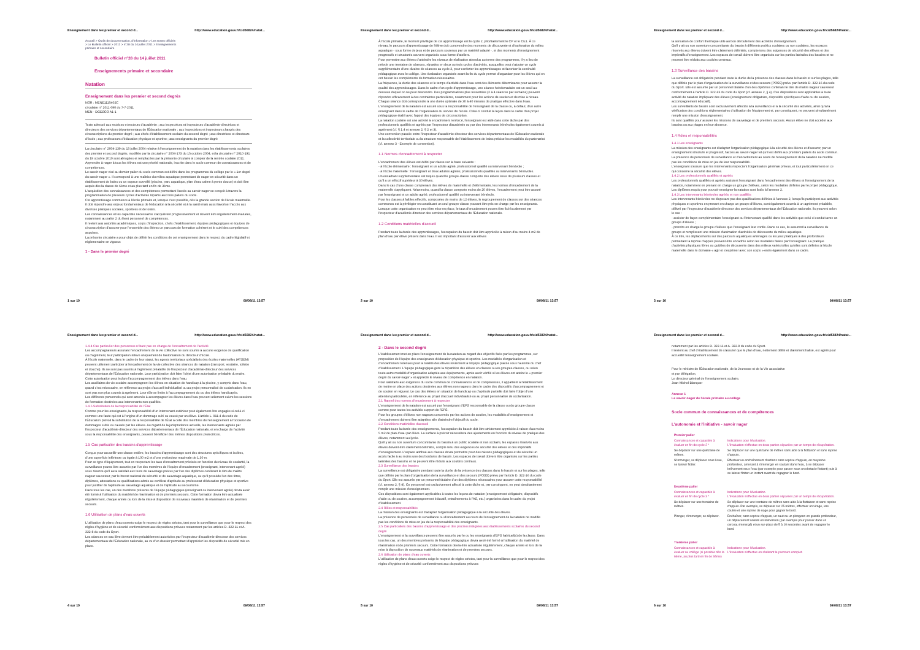Enseignement dans les premier et second d... http://www.education.gouv.fr/cid56824/natat...
Accueil > Outils de documentation, d'information > Les textes officiels > Le Bulletin officiel > 2011 > n°28 du 14 juillet 2011 > Enseignements primaire et secondaire
Bulletin officiel n°28 du 14 juillet 2011
Enseignements primaire et secondaire
Natation
Enseignement dans les premier et second degrés
NOR : MENE1115402C
circulaire n° 2011-090 du 7-7-2011
MEN - DGESCO A1-1
Texte adressé aux rectrices et recteurs d'académie ; aux inspectrices et inspecteurs d'académie-directrices et directeurs des services départementaux de l'Éducation nationale ; aux inspectrices et inspecteurs chargés des circonscriptions du premier degré ; aux chefs d'établissement scolaire du second degré ; aux directrices et directeurs d'école ; aux professeurs d'éducation physique et sportive ; aux enseignants du premier degré
La circulaire n° 2004-139 du 13 juillet 2004 relative à l'enseignement de la natation dans les établissements scolaires des premier et second degrés, modifiée par la circulaire n° 2004-173 du 15 octobre 2004, et la circulaire n° 2010-191 du 19 octobre 2010 sont abrogées et remplacées par la présente circulaire à compter de la rentrée scolaire 2011.
Apprendre à nager à tous les élèves est une priorité nationale, inscrite dans le socle commun de connaissances et de compétences.
Le savoir-nager visé au dernier palier du socle commun est défini dans les programmes du collège par le « 1er degré du savoir-nager ». Il correspond à une maîtrise du milieu aquatique permettant de nager en sécurité dans un établissement de bains ou un espace surveillé (piscine, parc aquatique, plan d'eau calme à pente douce) et doit être acquis dès la classe de 6ème et au plus tard en fin de 3ème.
L'acquisition des connaissances et des compétences permettant l'accès au savoir-nager se conçoit à travers la programmation de plusieurs cycles d'activités répartis aux trois paliers du socle.
Cet apprentissage commence à l'école primaire et, lorsque c'est possible, dès la grande section de l'école maternelle. Il doit répondre aux enjeux fondamentaux de l'éducation à la sécurité et à la santé mais aussi favoriser l'accès aux diverses pratiques sociales, sportives et de loisirs.
Les connaissances et les capacités nécessaires s'acquièrent progressivement et doivent être régulièrement évaluées, notamment au palier 2 du livret personnel de compétences.
Il revient aux autorités académiques, corps d'inspection, chefs d'établissement, équipes pédagogiques et équipes de circonscription d'assurer pour l'ensemble des élèves un parcours de formation cohérent et le suivi des compétences acquises.
La présente circulaire a pour objet de définir les conditions de cet enseignement dans le respect du cadre législatif et réglementaire en vigueur.
1 - Dans le premier degré
1 sur 10 09/08/11 13:57
Enseignement dans les premier et second d... http://www.education.gouv.fr/cid56824/natat...
À l'école primaire, le moment privilégié de cet apprentissage est le cycle 2, prioritairement le CP et le CE1. À ce niveau, le parcours d'apprentissage de l'élève doit comprendre des moments de découverte et d'exploration du milieu aquatique - sous forme de jeux et de parcours soutenus par un matériel adapté -, et des moments d'enseignement progressifs et structurés souvent organisés sous forme d'ateliers.
Pour permettre aux élèves d'atteindre les niveaux de réalisation attendus au terme des programmes, il y a lieu de prévoir une trentaine de séances, réparties en deux ou trois cycles d'activités, auxquelles peut s'ajouter un cycle supplémentaire d'une dizaine de séances au cycle 3, pour conforter les apprentissages et favoriser la continuité pédagogique avec le collège. Une évaluation organisée avant la fin du cycle permet d'organiser pour les élèves qui en ont besoin les compléments de formation nécessaires.
La fréquence, la durée des séances et le temps d'activité dans l'eau sont des éléments déterminants pour assurer la qualité des apprentissages. Dans le cadre d'un cycle d'apprentissage, une séance hebdomadaire est un seuil au-dessous duquel on ne peut descendre. Des programmations plus resserrées (2 à 4 séances par semaine) peuvent répondre efficacement à des contraintes particulières, notamment pour les actions de soutien et de mise à niveau. Chaque séance doit correspondre à une durée optimale de 30 à 40 minutes de pratique effective dans l'eau.
L'enseignement de la natation est assuré sous la responsabilité de l'enseignant de la classe ou, à défaut, d'un autre enseignant dans le cadre de l'organisation du service de l'école. Celui-ci conduit la leçon dans le cadre d'un projet pédagogique établi avec l'appui des équipes de circonscription.
La natation scolaire est une activité à encadrement renforcé, l'enseignant est aidé dans cette tâche par des professionnels qualifiés et agréés par l'inspecteur d'académie ou par des intervenants bénévoles également soumis à agrément (cf. § 1.4 et annexe 2, § 2 et 3).
Une convention passée entre l'inspecteur d'académie-directeur des services départementaux de l'Éducation nationale et la collectivité territoriale ou la structure responsable de l'établissement de bains précise les modalités du partenariat (cf. annexe 3 - Exemple de convention).
1.1 Normes d'encadrement à respecter
L'encadrement des élèves est défini par classe sur la base suivante :
- à l'école élémentaire : l'enseignant et un adulte agréé, professionnel qualifié ou intervenant bénévole ;
- à l'école maternelle : l'enseignant et deux adultes agréés, professionnels qualifiés ou intervenants bénévoles.
Un encadrant supplémentaire est requis quand le groupe-classe comporte des élèves issus de plusieurs classes et qu'il a un effectif supérieur à 30 élèves.
Dans le cas d'une classe comprenant des élèves de maternelle et d'élémentaire, les normes d'encadrement de la maternelle s'appliquent. Néanmoins, quand la classe comporte moins de 20 élèves, l'encadrement peut être assuré par l'enseignant et un adulte agréé, professionnel qualifié ou intervenant bénévole.
Pour les classes à faibles effectifs, composées de moins de 12 élèves, le regroupement de classes sur des séances communes est à privilégier en constituant un seul groupe-classe pouvant être pris en charge par les enseignants. Lorsque cette organisation ne peut être mise en place, le taux d'encadrement pourra être fixé localement par l'inspecteur d'académie-directeur des services départementaux de l'Éducation nationale.
1.2 Conditions matérielles d'accueil
Pendant toute la durée des apprentissages, l'occupation du bassin doit être appréciée à raison d'au moins 4 m2 de plan d'eau par élève présent dans l'eau. Il est important d'assurer aux élèves
2 sur 10 09/08/11 13:57
Enseignement dans les premier et second d... http://www.education.gouv.fr/cid56824/natat...
la sensation de confort thermique utile au bon déroulement des activités d'enseignement.
Qu'il y ait ou non ouverture concomitante du bassin à différents publics scolaires ou non scolaires, les espaces réservés aux élèves doivent être clairement délimités, compte tenu des exigences de sécurité des élèves et des impératifs d'enseignement. Les espaces de travail doivent être organisés sur les parties latérales des bassins et ne peuvent être réduits aux couloirs centraux.
1.3 Surveillance des bassins
La surveillance est obligatoire pendant toute la durée de la présence des classes dans le bassin et sur les plages, telle que définie par le plan d'organisation de la surveillance et des secours (POSS) prévu par l'article D. 322-16 du code du Sport. Elle est assurée par un personnel titulaire d'un des diplômes conférant le titre de maître nageur sauveteur conformément à l'article D. 322-13 du code du Sport (cf. annexe 2, § 4). Ces dispositions sont applicables à toute activité de natation impliquant des élèves (enseignement obligatoire, dispositifs spécifiques d'aide ou de soutien, accompagnement éducatif).
Les surveillants de bassin sont exclusivement affectés à la surveillance et à la sécurité des activités, ainsi qu'à la vérification des conditions réglementaires d'utilisation de l'équipement et, par conséquent, ne peuvent simultanément remplir une mission d'enseignement.
Ils sont qualifiés pour assurer les missions de sauvetage et de premiers secours. Aucun élève ne doit accéder aux bassins ou aux plages en leur absence.
1.4 Rôles et responsabilités
1.4.1 Les enseignants
La mission des enseignants est d'adapter l'organisation pédagogique à la sécurité des élèves et d'assurer, par un enseignement structuré et progressif, l'accès au savoir-nager tel qu'il est défini aux premiers paliers du socle commun.
La présence de personnels de surveillance et d'encadrement au cours de l'enseignement de la natation ne modifie pas les conditions de mise en jeu de leur responsabilité.
L'enseignant s'assure que les intervenants respectent l'organisation générale prévue, et tout particulièrement en ce qui concerne la sécurité des élèves.
1.4.2 Les professionnels qualifiés et agréés
Les professionnels qualifiés et agréés assistent l'enseignant dans l'encadrement des élèves et l'enseignement de la natation, notamment en prenant en charge un groupe d'élèves, selon les modalités définies par le projet pédagogique. Les diplômes requis pour pouvoir enseigner la natation sont listés à l'annexe 2.
1.4.3 Les intervenants bénévoles agréés et non qualifiés
Les intervenants bénévoles ne disposant pas des qualifications définies à l'annexe 2, lorsqu'ils participent aux activités physiques et sportives en prenant en charge un groupe d'élèves, sont également soumis à un agrément préalable, délivré par l'inspecteur d'académie-directeur des services départementaux de l'Éducation nationale. Ils peuvent selon le cas :
- assister de façon complémentaire l'enseignant ou l'intervenant qualifié dans les activités que celui-ci conduit avec un groupe d'élèves ;
- prendre en charge le groupe d'élèves que l'enseignant leur confie. Dans ce cas, ils assurent la surveillance du groupe et remplissent une mission d'animation d'activités de découverte du milieu aquatique.
À ce titre, les déplacements sur des parcours aquatiques aménagés ou les jeux pratiqués à des profondeurs permettant la reprise d'appuis peuvent être encadrés selon les modalités fixées par l'enseignant. La pratique d'activités physiques libres ou guidées de découverte dans des milieux variés telles qu'elles sont définies à l'école maternelle dans le domaine « agir et s'exprimer avec son corps » entre également dans ce cadre.
3 sur 10 09/08/11 13:57
Enseignement dans les premier et second d... http://www.education.gouv.fr/cid56824/natat...
1.4.4 Cas particulier des personnes n'étant pas en charge de l'encadrement de l'activité
Les accompagnateurs assurant l'encadrement de la vie collective ne sont soumis à aucune exigence de qualification ou d'agrément, leur participation relève uniquement de l'autorisation du directeur d'école.
À l'école maternelle, dans le cadre de leur statut, les agents territoriaux spécialisés des écoles maternelles (ATSEM) peuvent utilement participer à l'encadrement de la vie collective des séances de natation (transport, vestiaire, toilette et douche). Ils ne sont pas soumis à l'agrément préalable de l'inspecteur d'académie-directeur des services départementaux de l'Éducation nationale. Leur participation doit faire l'objet d'une autorisation préalable du maire. Cette autorisation peut inclure l'accompagnement des élèves dans l'eau.
Les auxiliaires de vie scolaire accompagnent les élèves en situation de handicap à la piscine, y compris dans l'eau, quand c'est nécessaire, en référence au projet d'accueil individualisé ou au projet personnalisé de scolarisation. Ils ne sont pas non plus soumis à agrément. Leur rôle se limite à l'accompagnement du ou des élèves handicapés.
Les différents personnels qui sont amenés à accompagner les élèves dans l'eau peuvent utilement suivre les sessions de formation destinées aux intervenants non qualifiés.
1.4.5 Substitution de la responsabilité de l'État
Comme pour les enseignants, la responsabilité d'un intervenant extérieur peut également être engagée si celui-ci commet une faute qui est à l'origine d'un dommage subi ou causé par un élève. L'article L. 911-4 du code de l'Éducation prévoit la substitution de la responsabilité de l'État à celle des membres de l'enseignement à l'occasion de dommages subis ou causés par les élèves. Au regard de la jurisprudence actuelle, les intervenants agréés par l'inspecteur d'académie-directeur des services départementaux de l'Éducation nationale, et en charge de l'activité sous la responsabilité des enseignants, peuvent bénéficier des mêmes dispositions protectrices.
1.5 Cas particulier des bassins d'apprentissage
Conçus pour accueillir une classe entière, les bassins d'apprentissage sont des structures spécifiques et isolées, d'une superficie inférieure ou égale à 100 m2 et d'une profondeur maximale de 1,30 m.
Pour ce type d'équipement, tout en respectant les taux d'encadrement précisés en fonction du niveau de scolarité, la surveillance pourra être assurée par l'un des membres de l'équipe d'encadrement (enseignant, intervenant agréé) sous réserve qu'il aura satisfait aux tests de sauvetage prévus par l'un des diplômes conférant le titre de maître nageur sauveteur, par le brevet national de sécurité et de sauvetage aquatique, ou qu'il possède l'un des titres, diplômes, attestations ou qualifications admis au certificat d'aptitude au professorat d'éducation physique et sportive pour justifier de l'aptitude au sauvetage aquatique et de l'aptitude au secourisme.
Dans tous les cas, un des membres présents de l'équipe pédagogique (enseignant ou intervenant agréé) devra avoir été formé à l'utilisation du matériel de réanimation et de premiers secours. Cette formation devra être actualisée régulièrement, chaque année ou lors de la mise à disposition de nouveaux matériels de réanimation et de premiers secours.
1.6 Utilisation de plans d'eau ouverts
L'utilisation de plans d'eau ouverts exige le respect de règles strictes, tant pour la surveillance que pour le respect des règles d'hygiène et de sécurité conformément aux dispositions prévues notamment par les articles D. 322-11 et A. 322-8 du code du Sport.
Les séances en eau libre devront être préalablement autorisées par l'inspecteur d'académie-directeur des services départementaux de l'Éducation nationale, au vu d'un dossier permettant d'apprécier les dispositifs de sécurité mis en place.
4 sur 10 09/08/11 13:57
Enseignement dans les premier et second d... http://www.education.gouv.fr/cid56824/natat...
2 - Dans le second degré
L'établissement met en place l'enseignement de la natation au regard des objectifs fixés par les programmes, sur proposition de l'équipe des enseignants d'éducation physique et sportive. Les modalités d'organisation et d'encadrement retenues pour la totalité des élèves reviennent à l'équipe pédagogique placée sous l'autorité du chef d'établissement. L'équipe pédagogique gère la répartition des élèves en classes ou en groupes-classes, ou selon toute autre modalité d'organisation adaptée aux équipements, après avoir vérifié si les élèves ont atteint le « premier degré du savoir-nager » et apprécié le niveau de compétence en natation.
Pour satisfaire aux exigences du socle commun de connaissances et de compétences, il appartient à l'établissement de mettre en place des actions destinées aux élèves non nageurs dans le cadre des dispositifs d'accompagnement et de soutien en vigueur. Le cas des élèves en situation de handicap ou d'aptitude partielle doit faire l'objet d'une attention particulière, en référence au projet d'accueil individualisé ou au projet personnalisé de scolarisation.
2.1 Rappel des normes d'encadrement à respecter
L'enseignement de la natation est assuré par l'enseignant d'EPS responsable de la classe ou du groupe-classe comme pour toutes les activités support de l'EPS.
Pour les groupes d'élèves non nageurs concernés par les actions de soutien, les modalités d'enseignement et d'encadrement doivent être adaptées afin d'atteindre l'objectif du socle.
2.2 Conditions matérielles d'accueil
Pendant toute la durée des enseignements, l'occupation du bassin doit être strictement appréciée à raison d'au moins 5 m2 de plan d'eau par élève. La surface à prévoir nécessitera des ajustements en fonction du niveau de pratique des élèves, notamment au lycée.
Qu'il y ait ou non ouverture concomitante du bassin à un public scolaire et non scolaire, les espaces réservés aux élèves doivent être clairement délimités, compte tenu des exigences de sécurité des élèves et des impératifs d'enseignement. L'espace attribué aux classes devra permettre pour des raisons pédagogiques et de sécurité un accès facile à au moins une des bordures de bassin. Les espaces de travail doivent être organisés sur les parties latérales des bassins et ne peuvent être réduits aux couloirs centraux.
2.3 Surveillance des bassins
La surveillance est obligatoire pendant toute la durée de la présence des classes dans le bassin et sur les plages, telle que définie par le plan d'organisation de la surveillance et des secours (POSS) prévu par l'article D. 322-16 du code du Sport. Elle est assurée par un personnel titulaire d'un des diplômes nécessaires pour assurer cette responsabilité (cf. annexe 2, § 4). Ce personnel est exclusivement affecté à cette tâche et, par conséquent, ne peut simultanément remplir une mission d'enseignement.
Ces dispositions sont également applicables à toutes les leçons de natation (enseignement obligatoire, dispositifs d'aide ou de soutien, accompagnement éducatif, entraînements à l'AS, etc.) organisées dans le cadre du projet d'établissement.
2.4 Rôles et responsabilités
La mission des enseignants est d'adapter l'organisation pédagogique à la sécurité des élèves.
La présence de personnels de surveillance ou d'encadrement au cours de l'enseignement de la natation ne modifie pas les conditions de mise en jeu de la responsabilité des enseignants.
2.5 Cas particuliers des bassins d'apprentissage et des piscines intégrées aux établissements scolaires du second degré
L'enseignement et la surveillance peuvent être assurés par le ou les enseignants d'EPS habituel(s) de la classe. Dans tous les cas, un des membres présents de l'équipe pédagogique devra avoir été formé à l'utilisation du matériel de réanimation et de premiers secours. Cette formation devra être actualisée régulièrement, chaque année et lors de la mise à disposition de nouveaux matériels de réanimation et de premiers secours.
2.6 Utilisation de plans d'eau ouverts
L'utilisation de plans d'eau ouverts exige le respect de règles strictes, tant pour la surveillance que pour le respect des règles d'hygiène et de sécurité conformément aux dispositions prévues
5 sur 10 09/08/11 13:57
Enseignement dans les premier et second d... http://www.education.gouv.fr/cid56824/natat...
notamment par les articles D. 322-11 et A. 322-8 du code du Sport.
Il revient au chef d'établissement de s'assurer que le plan d'eau, nettement défini et clairement balisé, est agréé pour accueillir l'enseignement scolaire.
Pour le ministre de l'Éducation nationale, de la Jeunesse et de la Vie associative
et par délégation,
Le directeur général de l'enseignement scolaire,
Jean-Michel Blanquer
Annexe 1
Le savoir-nager de l'école primaire au collège
Socle commun de connaissances et de compétences
L'autonomie et l'initiative - savoir nager
| Premier palier | |
| Connaissances et capacités à évaluer en fin de cycle 2 * | Indications pour l'évaluation. L'évaluation s'effectue en deux parties séparées par un temps de récupération. |
| Se déplacer sur une quinzaine de mètres. | Se déplacer sur une quinzaine de mètres sans aide à la flottaison et sans reprise d'appuis. |
| S'immerger, se déplacer sous l'eau, se laisser flotter. | Effectuer un enchaînement d'actions sans reprise d'appuis, en moyenne profondeur, amenant à s'immerger en sautant dans l'eau, à se déplacer brièvement sous l'eau (par exemple pour passer sous un obstacle flottant) puis à se laisser flotter un instant avant de regagner le bord. |
| Deuxième palier | |
| Connaissances et capacités à évaluer en fin de cycle 3 * | Indications pour l'évaluation. L'évaluation s'effectue en deux parties séparées par un temps de récupération. |
| Se déplacer sur une trentaine de mètres. | Se déplacer sur une trentaine de mètres sans aide à la flottaison et sans reprise d'appuis. Par exemple, se déplacer sur 25 mètres, effectuer un virage, une coulée et une reprise de nage pour gagner le bord. |
| Plonger, s'immerger, se déplacer. | Enchaîner, sans reprise d'appuis, un saut ou un plongeon en grande profondeur, un déplacement orienté en immersion (par exemple pour passer dans un cerceau immergé) et un sur-place de 5 à 10 secondes avant de regagner le bord. |
| Troisième palier | |
| Connaissances et capacités à évaluer au collège (si possible dès la 6ème, au plus tard en fin de 3ème) | Indications pour l'évaluation. L'évaluation s'effectue en réalisant le parcours complet. |
6 sur 10 09/08/11 13:57